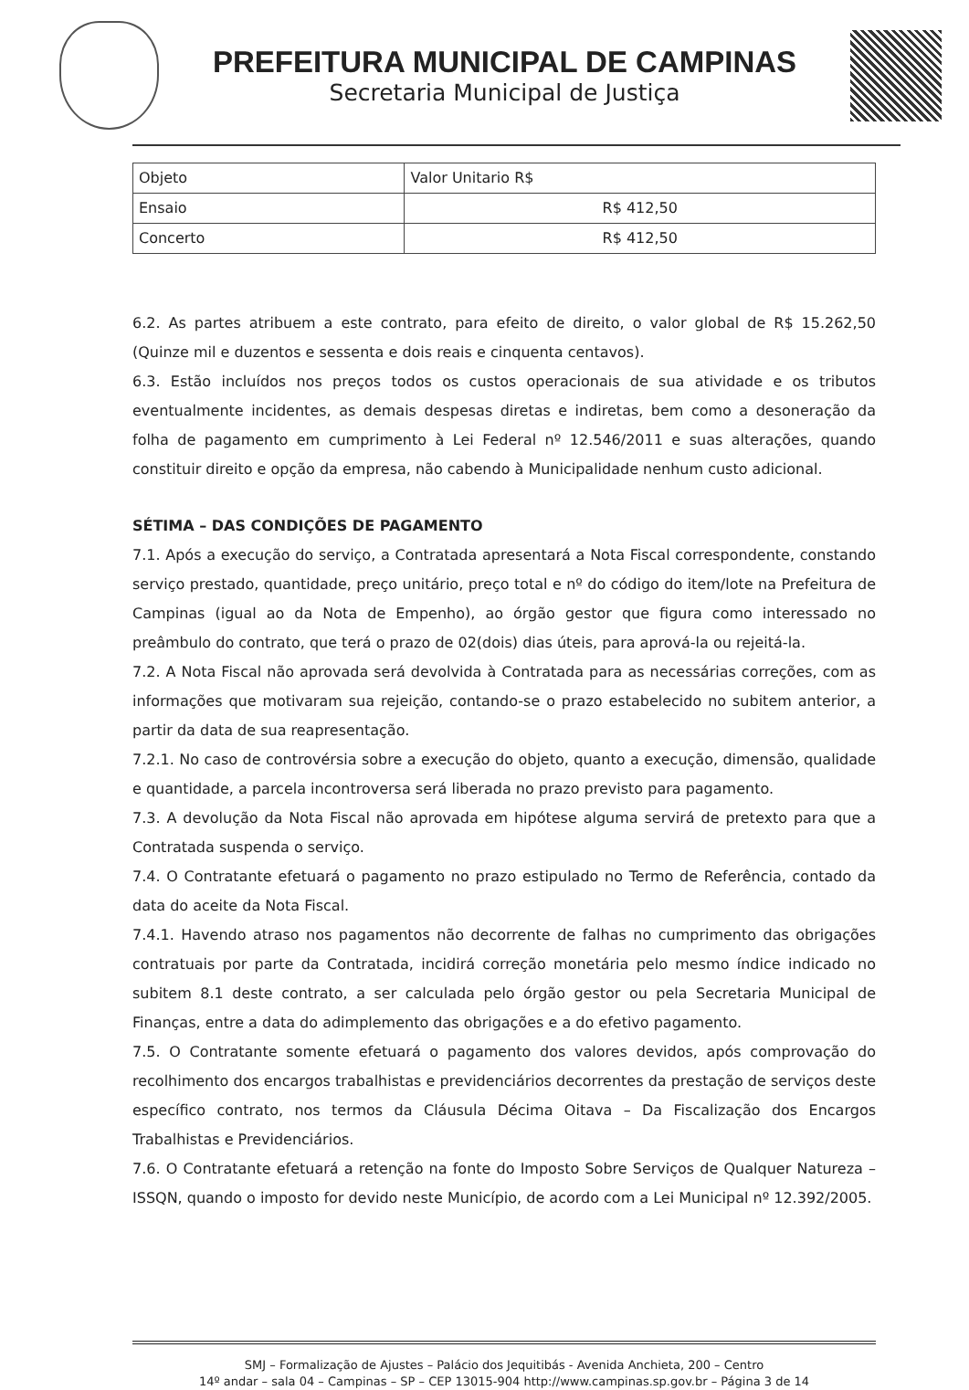PREFEITURA MUNICIPAL DE CAMPINAS
Secretaria Municipal de Justiça
| Objeto | Valor Unitario R$ |
| Ensaio | R$ 412,50 |
| Concerto | R$ 412,50 |
6.2. As partes atribuem a este contrato, para efeito de direito, o valor global de R$ 15.262,50 (Quinze mil e duzentos e sessenta e dois reais e cinquenta centavos).
6.3. Estão incluídos nos preços todos os custos operacionais de sua atividade e os tributos eventualmente incidentes, as demais despesas diretas e indiretas, bem como a desoneração da folha de pagamento em cumprimento à Lei Federal nº 12.546/2011 e suas alterações, quando constituir direito e opção da empresa, não cabendo à Municipalidade nenhum custo adicional.
SÉTIMA – DAS CONDIÇÕES DE PAGAMENTO
7.1. Após a execução do serviço, a Contratada apresentará a Nota Fiscal correspondente, constando serviço prestado, quantidade, preço unitário, preço total e nº do código do item/lote na Prefeitura de Campinas (igual ao da Nota de Empenho), ao órgão gestor que figura como interessado no preâmbulo do contrato, que terá o prazo de 02(dois) dias úteis, para aprová-la ou rejeitá-la.
7.2. A Nota Fiscal não aprovada será devolvida à Contratada para as necessárias correções, com as informações que motivaram sua rejeição, contando-se o prazo estabelecido no subitem anterior, a partir da data de sua reapresentação.
7.2.1. No caso de controvérsia sobre a execução do objeto, quanto a execução, dimensão, qualidade e quantidade, a parcela incontroversa será liberada no prazo previsto para pagamento.
7.3. A devolução da Nota Fiscal não aprovada em hipótese alguma servirá de pretexto para que a Contratada suspenda o serviço.
7.4. O Contratante efetuará o pagamento no prazo estipulado no Termo de Referência, contado da data do aceite da Nota Fiscal.
7.4.1. Havendo atraso nos pagamentos não decorrente de falhas no cumprimento das obrigações contratuais por parte da Contratada, incidirá correção monetária pelo mesmo índice indicado no subitem 8.1 deste contrato, a ser calculada pelo órgão gestor ou pela Secretaria Municipal de Finanças, entre a data do adimplemento das obrigações e a do efetivo pagamento.
7.5. O Contratante somente efetuará o pagamento dos valores devidos, após comprovação do recolhimento dos encargos trabalhistas e previdenciários decorrentes da prestação de serviços deste específico contrato, nos termos da Cláusula Décima Oitava – Da Fiscalização dos Encargos Trabalhistas e Previdenciários.
7.6. O Contratante efetuará a retenção na fonte do Imposto Sobre Serviços de Qualquer Natureza – ISSQN, quando o imposto for devido neste Município, de acordo com a Lei Municipal nº 12.392/2005.
SMJ – Formalização de Ajustes – Palácio dos Jequitibás - Avenida Anchieta, 200 – Centro
14º andar – sala 04 – Campinas – SP – CEP 13015-904 http://www.campinas.sp.gov.br – Página 3 de 14